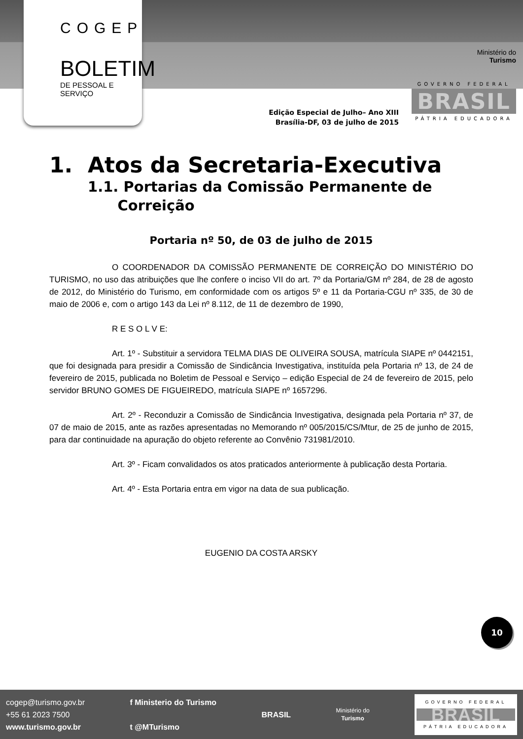COGEP
BOLETIM
DE PESSOAL E SERVIÇO
Ministério do
Turismo
GOVERNO FEDERAL
BRASIL
PÁTRIA EDUCADORA
Edição Especial de Julho– Ano XIII
Brasília-DF, 03 de julho de 2015
1. Atos da Secretaria-Executiva
1.1. Portarias da Comissão Permanente de
Correição
Portaria nº 50, de 03 de julho de 2015
O COORDENADOR DA COMISSÃO PERMANENTE DE CORREIÇÃO DO MINISTÉRIO DO TURISMO, no uso das atribuições que lhe confere o inciso VII do art. 7º da Portaria/GM nº 284, de 28 de agosto de 2012, do Ministério do Turismo, em conformidade com os artigos 5º e 11 da Portaria-CGU nº 335, de 30 de maio de 2006 e, com o artigo 143 da Lei nº 8.112, de 11 de dezembro de 1990,
R E S O L V E:
Art. 1º - Substituir a servidora TELMA DIAS DE OLIVEIRA SOUSA, matrícula SIAPE nº 0442151, que foi designada para presidir a Comissão de Sindicância Investigativa, instituída pela Portaria nº 13, de 24 de fevereiro de 2015, publicada no Boletim de Pessoal e Serviço – edição Especial de 24 de fevereiro de 2015, pelo servidor BRUNO GOMES DE FIGUEIREDO, matrícula SIAPE nº 1657296.
Art. 2º - Reconduzir a Comissão de Sindicância Investigativa, designada pela Portaria nº 37, de 07 de maio de 2015, ante as razões apresentadas no Memorando nº 005/2015/CS/Mtur, de 25 de junho de 2015, para dar continuidade na apuração do objeto referente ao Convênio 731981/2010.
Art. 3º - Ficam convalidados os atos praticados anteriormente à publicação desta Portaria.
Art. 4º - Esta Portaria entra em vigor na data de sua publicação.
EUGENIO DA COSTA ARSKY
10
cogep@turismo.gov.br
+55 61 2023 7500
www.turismo.gov.br
f Ministerio do Turismo
t @MTurismo
BRASIL
Ministério do
Turismo
GOVERNO FEDERAL
BRASIL
PÁTRIA EDUCADORA